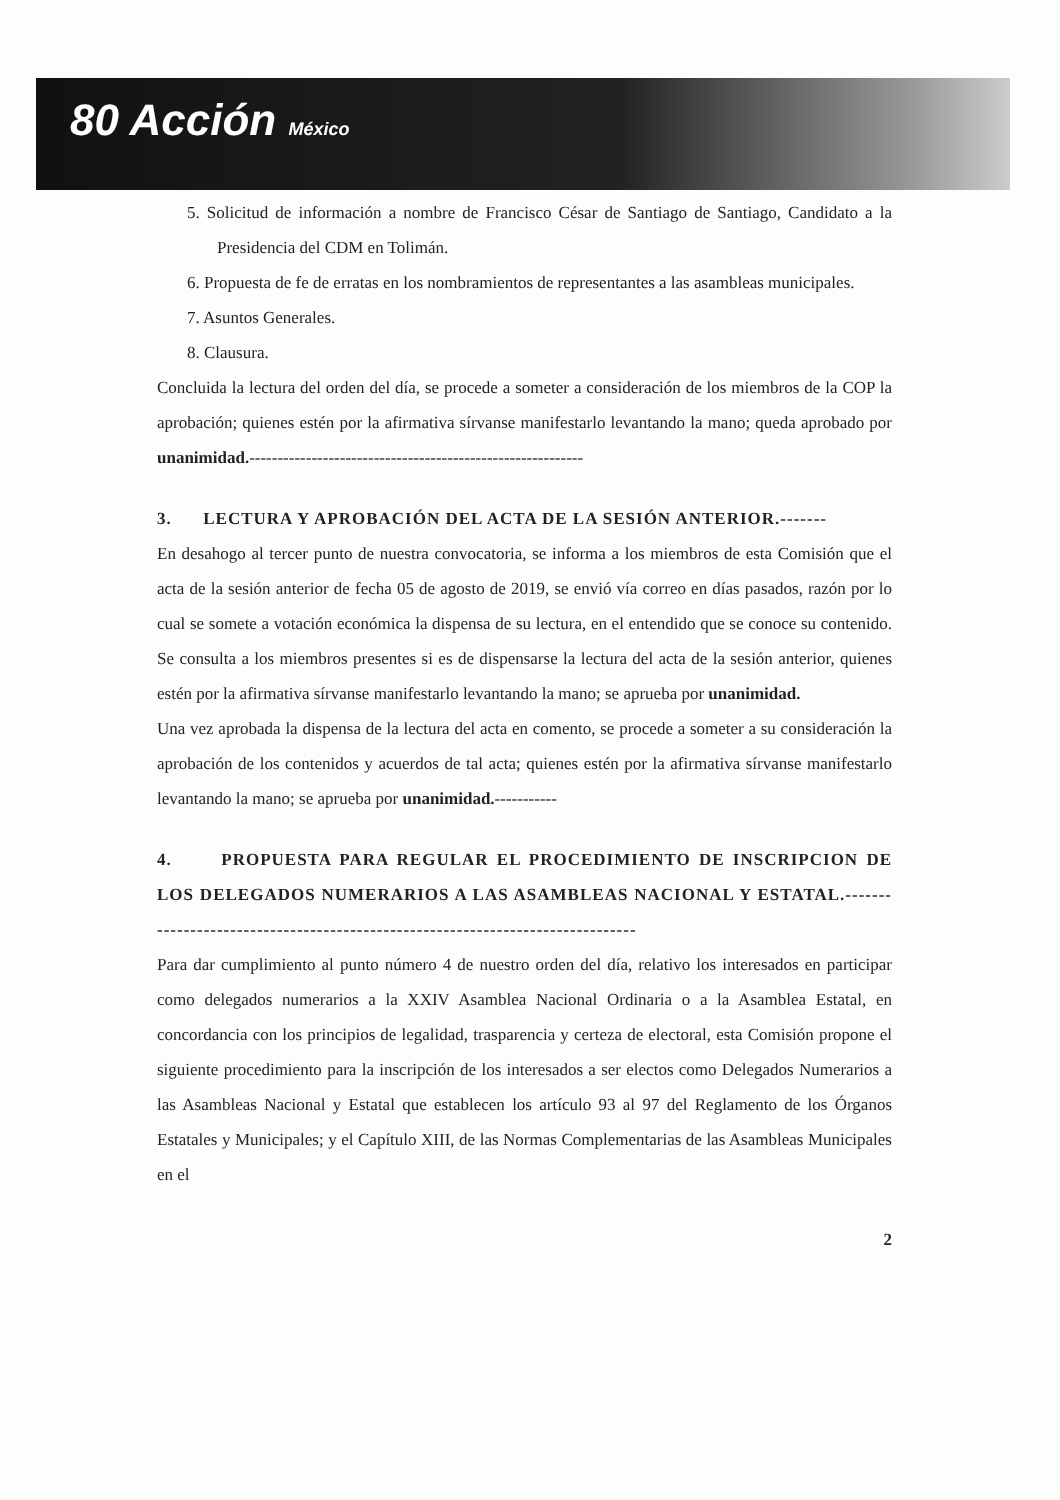80 Acción México
5. Solicitud de información a nombre de Francisco César de Santiago de Santiago, Candidato a la Presidencia del CDM en Tolimán.
6. Propuesta de fe de erratas en los nombramientos de representantes a las asambleas municipales.
7. Asuntos Generales.
8. Clausura.
Concluida la lectura del orden del día, se procede a someter a consideración de los miembros de la COP la aprobación; quienes estén por la afirmativa sírvanse manifestarlo levantando la mano; queda aprobado por unanimidad.-----------------------------------------------------------
3. LECTURA Y APROBACIÓN DEL ACTA DE LA SESIÓN ANTERIOR.-------
En desahogo al tercer punto de nuestra convocatoria, se informa a los miembros de esta Comisión que el acta de la sesión anterior de fecha 05 de agosto de 2019, se envió vía correo en días pasados, razón por lo cual se somete a votación económica la dispensa de su lectura, en el entendido que se conoce su contenido. Se consulta a los miembros presentes si es de dispensarse la lectura del acta de la sesión anterior, quienes estén por la afirmativa sírvanse manifestarlo levantando la mano; se aprueba por unanimidad.
Una vez aprobada la dispensa de la lectura del acta en comento, se procede a someter a su consideración la aprobación de los contenidos y acuerdos de tal acta; quienes estén por la afirmativa sírvanse manifestarlo levantando la mano; se aprueba por unanimidad.-----------
4. PROPUESTA PARA REGULAR EL PROCEDIMIENTO DE INSCRIPCION DE LOS DELEGADOS NUMERARIOS A LAS ASAMBLEAS NACIONAL Y ESTATAL.-------------------------------------------------------------------------------
Para dar cumplimiento al punto número 4 de nuestro orden del día, relativo los interesados en participar como delegados numerarios a la XXIV Asamblea Nacional Ordinaria o a la Asamblea Estatal, en concordancia con los principios de legalidad, trasparencia y certeza de electoral, esta Comisión propone el siguiente procedimiento para la inscripción de los interesados a ser electos como Delegados Numerarios a las Asambleas Nacional y Estatal que establecen los artículo 93 al 97 del Reglamento de los Órganos Estatales y Municipales; y el Capítulo XIII, de las Normas Complementarias de las Asambleas Municipales en el
2